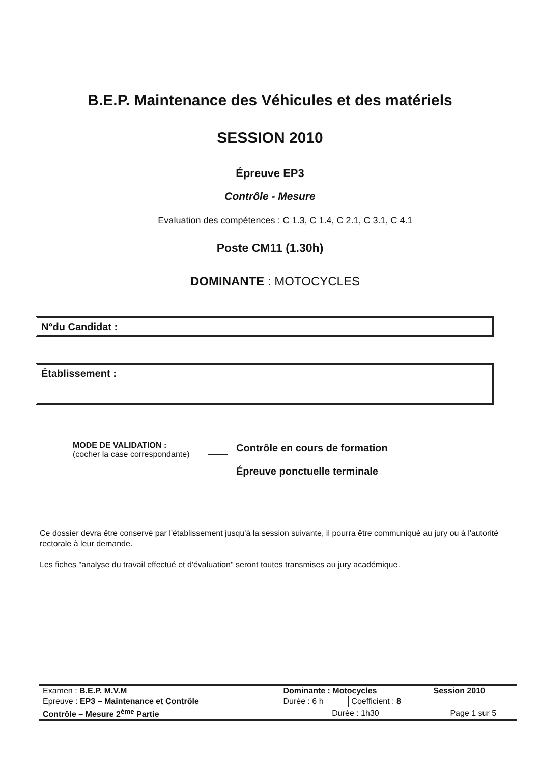B.E.P. Maintenance des Véhicules et des matériels
SESSION 2010
Épreuve EP3
Contrôle - Mesure
Evaluation des compétences : C 1.3, C 1.4, C 2.1, C 3.1, C 4.1
Poste CM11 (1.30h)
DOMINANTE : MOTOCYCLES
N°du Candidat :
Établissement :
MODE DE VALIDATION :
(cocher la case correspondante)
Contrôle en cours de formation
Épreuve ponctuelle terminale
Ce dossier devra être conservé par l'établissement jusqu'à la session suivante, il pourra être communiqué au jury ou à l'autorité rectorale à leur demande.
Les fiches "analyse du travail effectué et d'évaluation" seront toutes transmises au jury académique.
| Examen : B.E.P. M.V.M | Dominante : Motocycles | | | Session 2010 |
| Epreuve : EP3 – Maintenance et Contrôle | | Durée : 6 h | Coefficient : 8 | |
| Contrôle – Mesure 2<sup>ème</sup> Partie | | Durée : 1h30 | | Page 1 sur 5 |